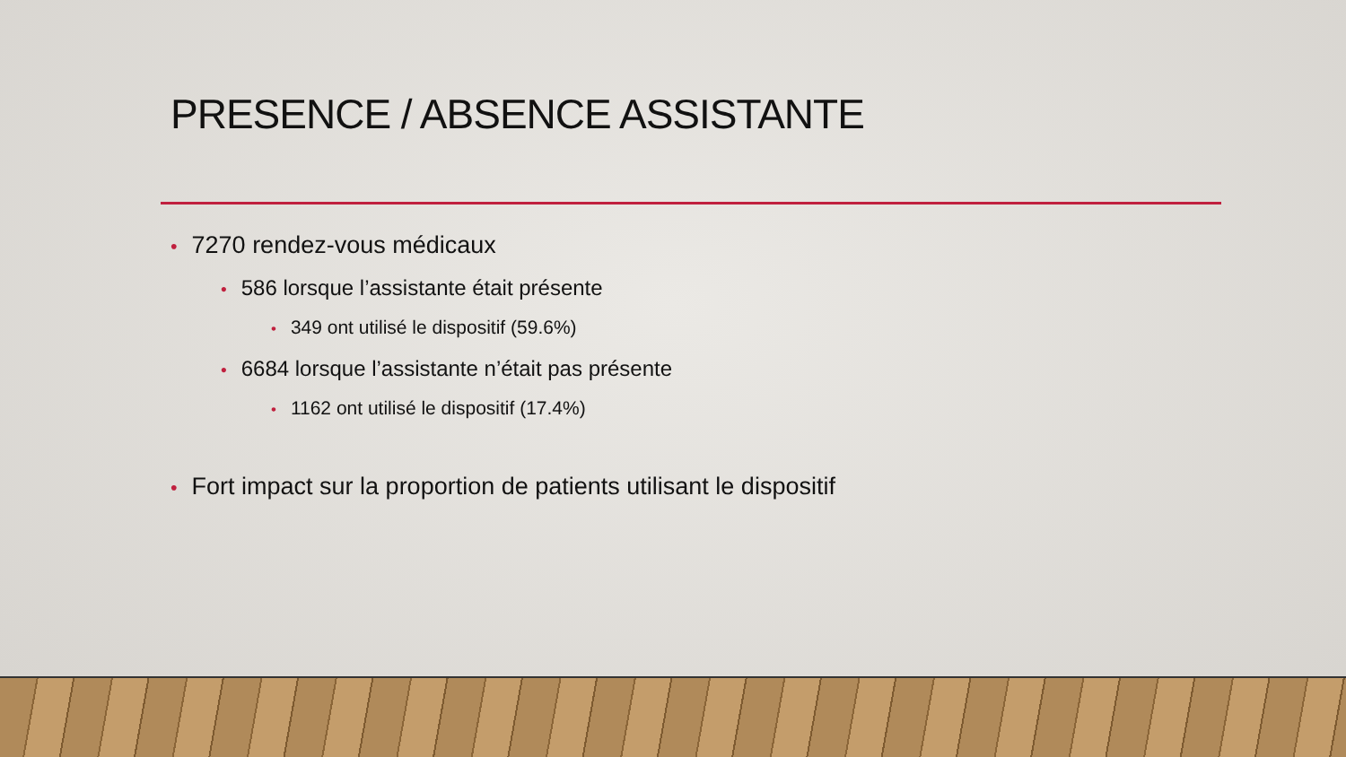PRESENCE / ABSENCE ASSISTANTE
• 7270 rendez-vous médicaux
• 586 lorsque l’assistante était présente
• 349 ont utilisé le dispositif (59.6%)
• 6684 lorsque l’assistante n’était pas présente
• 1162 ont utilisé le dispositif (17.4%)
• Fort impact sur la proportion de patients utilisant le dispositif